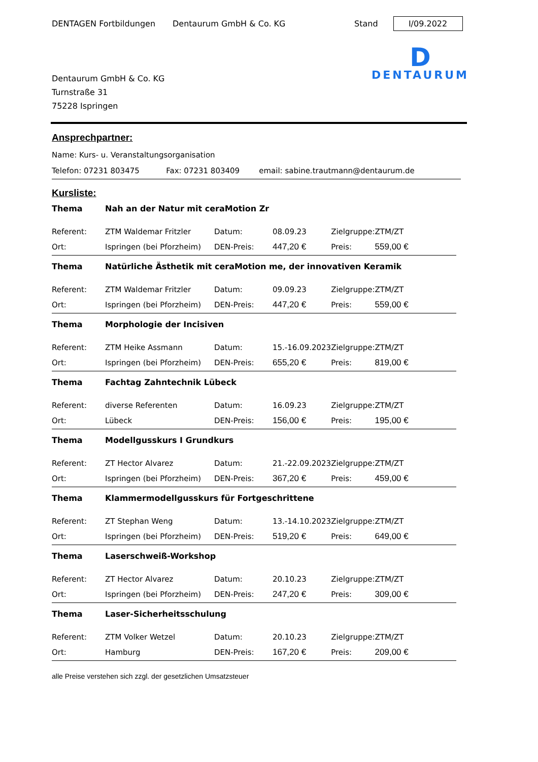DENTAGEN Fortbildungen Dentaurum GmbH & Co. KG Stand I/09.2022
Dentaurum GmbH & Co. KG
Turnstraße 31
75228 Ispringen
D
DENTAURUM
Ansprechpartner:
Name: Kurs- u. Veranstaltungsorganisation
Telefon: 07231 803475 Fax: 07231 803409 email: sabine.trautmann@dentaurum.de
Kursliste:
| Thema | Nah an der Natur mit ceraMotion Zr | | | | |
| Referent: | ZTM Waldemar Fritzler | Datum: | 08.09.23 | Zielgruppe: | ZTM/ZT |
| Ort: | Ispringen (bei Pforzheim) | DEN-Preis: | 447,20 € | Preis: | 559,00 € |
| Thema | Natürliche Ästhetik mit ceraMotion me, der innovativen Keramik | | | | |
| Referent: | ZTM Waldemar Fritzler | Datum: | 09.09.23 | Zielgruppe: | ZTM/ZT |
| Ort: | Ispringen (bei Pforzheim) | DEN-Preis: | 447,20 € | Preis: | 559,00 € |
| Thema | Morphologie der Incisiven | | | | |
| Referent: | ZTM Heike Assmann | Datum: | 15.-16.09.2023 | Zielgruppe: | ZTM/ZT |
| Ort: | Ispringen (bei Pforzheim) | DEN-Preis: | 655,20 € | Preis: | 819,00 € |
| Thema | Fachtag Zahntechnik Lübeck | | | | |
| Referent: | diverse Referenten | Datum: | 16.09.23 | Zielgruppe: | ZTM/ZT |
| Ort: | Lübeck | DEN-Preis: | 156,00 € | Preis: | 195,00 € |
| Thema | Modellgusskurs I Grundkurs | | | | |
| Referent: | ZT Hector Alvarez | Datum: | 21.-22.09.2023 | Zielgruppe: | ZTM/ZT |
| Ort: | Ispringen (bei Pforzheim) | DEN-Preis: | 367,20 € | Preis: | 459,00 € |
| Thema | Klammermodellgusskurs für Fortgeschrittene | | | | |
| Referent: | ZT Stephan Weng | Datum: | 13.-14.10.2023 | Zielgruppe: | ZTM/ZT |
| Ort: | Ispringen (bei Pforzheim) | DEN-Preis: | 519,20 € | Preis: | 649,00 € |
| Thema | Laserschweiß-Workshop | | | | |
| Referent: | ZT Hector Alvarez | Datum: | 20.10.23 | Zielgruppe: | ZTM/ZT |
| Ort: | Ispringen (bei Pforzheim) | DEN-Preis: | 247,20 € | Preis: | 309,00 € |
| Thema | Laser-Sicherheitsschulung | | | | |
| Referent: | ZTM Volker Wetzel | Datum: | 20.10.23 | Zielgruppe: | ZTM/ZT |
| Ort: | Hamburg | DEN-Preis: | 167,20 € | Preis: | 209,00 € |
alle Preise verstehen sich zzgl. der gesetzlichen Umsatzsteuer